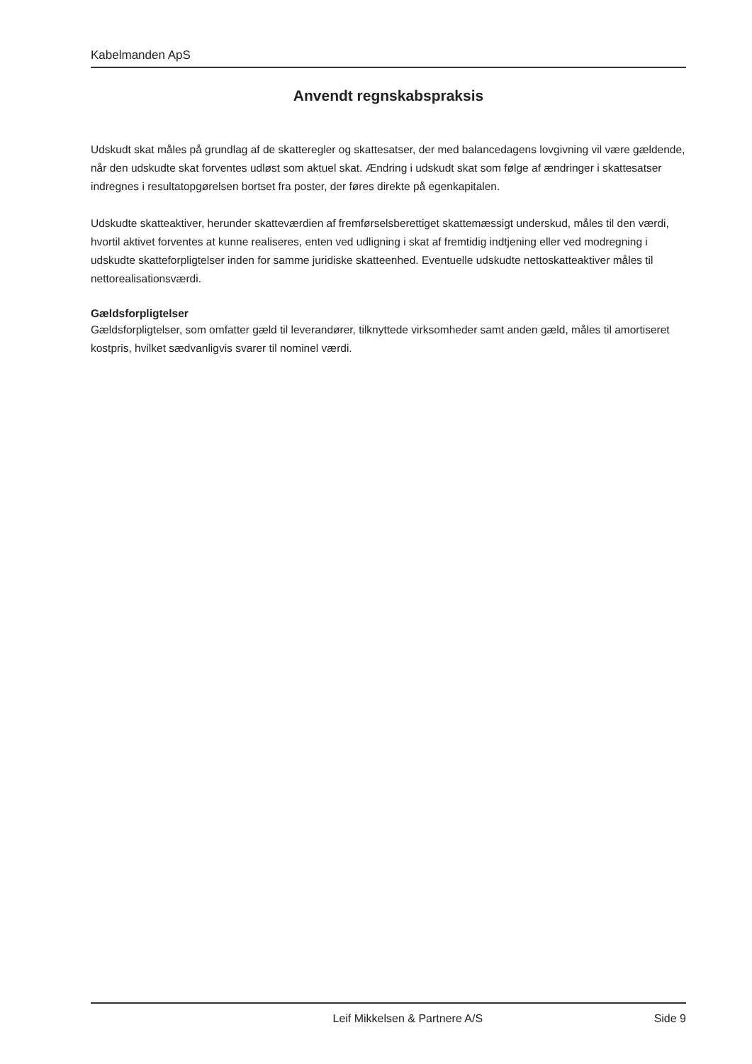Kabelmanden ApS
Anvendt regnskabspraksis
Udskudt skat måles på grundlag af de skatteregler og skattesatser, der med balancedagens lovgivning vil være gældende, når den udskudte skat forventes udløst som aktuel skat. Ændring i udskudt skat som følge af ændringer i skattesatser indregnes i resultatopgørelsen bortset fra poster, der føres direkte på egenkapitalen.
Udskudte skatteaktiver, herunder skatteværdien af fremførselsberettiget skattemæssigt underskud, måles til den værdi, hvortil aktivet forventes at kunne realiseres, enten ved udligning i skat af fremtidig indtjening eller ved modregning i udskudte skatteforpligtelser inden for samme juridiske skatteenhed. Eventuelle udskudte nettoskatteaktiver måles til nettorealisationsværdi.
Gældsforpligtelser
Gældsforpligtelser, som omfatter gæld til leverandører, tilknyttede virksomheder samt anden gæld, måles til amortiseret kostpris, hvilket sædvanligvis svarer til nominel værdi.
Leif Mikkelsen & Partnere A/S Side 9